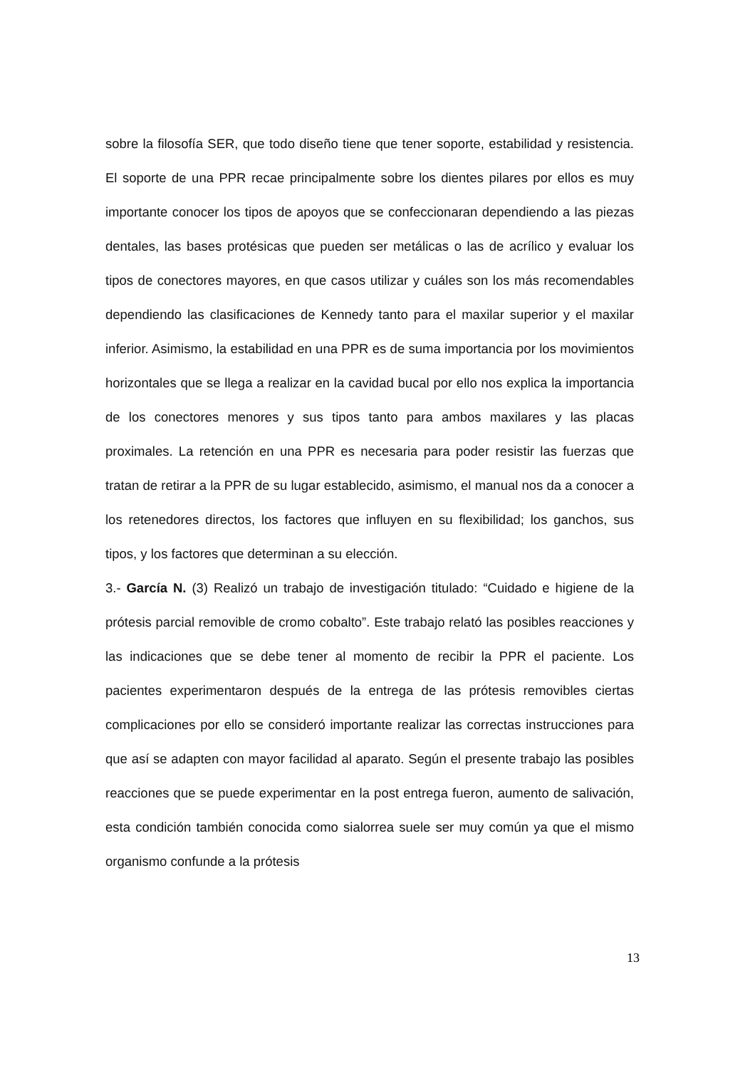sobre la filosofía SER, que todo diseño tiene que tener soporte, estabilidad y resistencia. El soporte de una PPR recae principalmente sobre los dientes pilares por ellos es muy importante conocer los tipos de apoyos que se confeccionaran dependiendo a las piezas dentales, las bases protésicas que pueden ser metálicas o las de acrílico y evaluar los tipos de conectores mayores, en que casos utilizar y cuáles son los más recomendables dependiendo las clasificaciones de Kennedy tanto para el maxilar superior y el maxilar inferior. Asimismo, la estabilidad en una PPR es de suma importancia por los movimientos horizontales que se llega a realizar en la cavidad bucal por ello nos explica la importancia de los conectores menores y sus tipos tanto para ambos maxilares y las placas proximales. La retención en una PPR es necesaria para poder resistir las fuerzas que tratan de retirar a la PPR de su lugar establecido, asimismo, el manual nos da a conocer a los retenedores directos, los factores que influyen en su flexibilidad; los ganchos, sus tipos, y los factores que determinan a su elección.
3.- García N. (3) Realizó un trabajo de investigación titulado: “Cuidado e higiene de la prótesis parcial removible de cromo cobalto”. Este trabajo relató las posibles reacciones y las indicaciones que se debe tener al momento de recibir la PPR el paciente. Los pacientes experimentaron después de la entrega de las prótesis removibles ciertas complicaciones por ello se consideró importante realizar las correctas instrucciones para que así se adapten con mayor facilidad al aparato. Según el presente trabajo las posibles reacciones que se puede experimentar en la post entrega fueron, aumento de salivación, esta condición también conocida como sialorrea suele ser muy común ya que el mismo organismo confunde a la prótesis
13